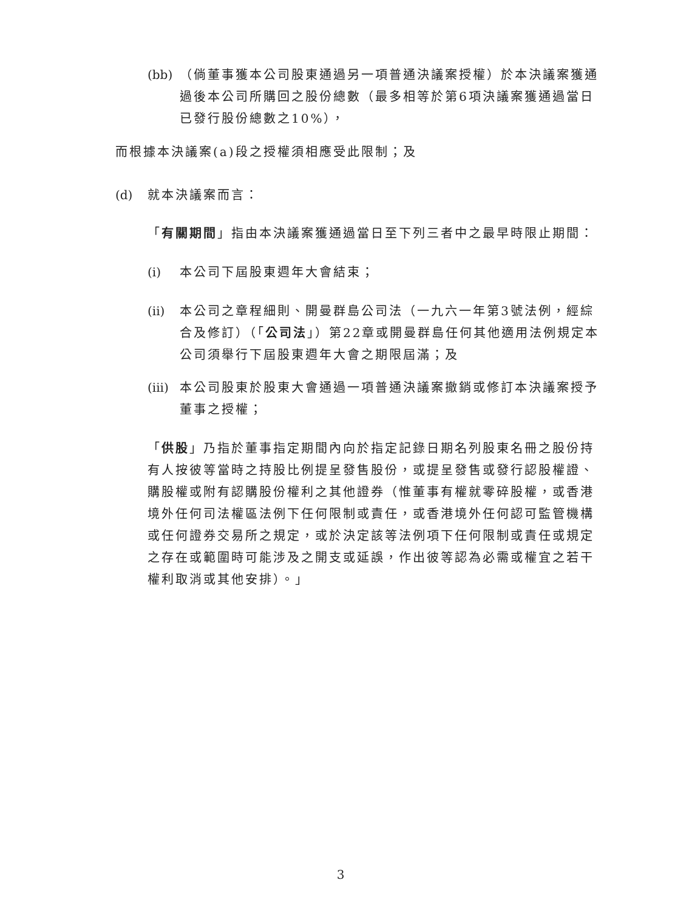(bb) （倘董事獲本公司股東通過另一項普通決議案授權）於本決議案獲通過後本公司所購回之股份總數（最多相等於第6項決議案獲通過當日已發行股份總數之10%），
而根據本決議案(a)段之授權須相應受此限制；及
(d) 就本決議案而言：
「有關期間」指由本決議案獲通過當日至下列三者中之最早時限止期間：
(i) 本公司下屆股東週年大會結束；
(ii) 本公司之章程細則、開曼群島公司法（一九六一年第3號法例，經綜合及修訂）（「公司法」）第22章或開曼群島任何其他適用法例規定本公司須舉行下屆股東週年大會之期限屆滿；及
(iii) 本公司股東於股東大會通過一項普通決議案撤銷或修訂本決議案授予董事之授權；
「供股」乃指於董事指定期間內向於指定記錄日期名列股東名冊之股份持有人按彼等當時之持股比例提呈發售股份，或提呈發售或發行認股權證、購股權或附有認購股份權利之其他證券（惟董事有權就零碎股權，或香港境外任何司法權區法例下任何限制或責任，或香港境外任何認可監管機構或任何證券交易所之規定，或於決定該等法例項下任何限制或責任或規定之存在或範圍時可能涉及之開支或延誤，作出彼等認為必需或權宜之若干權利取消或其他安排）。」
3